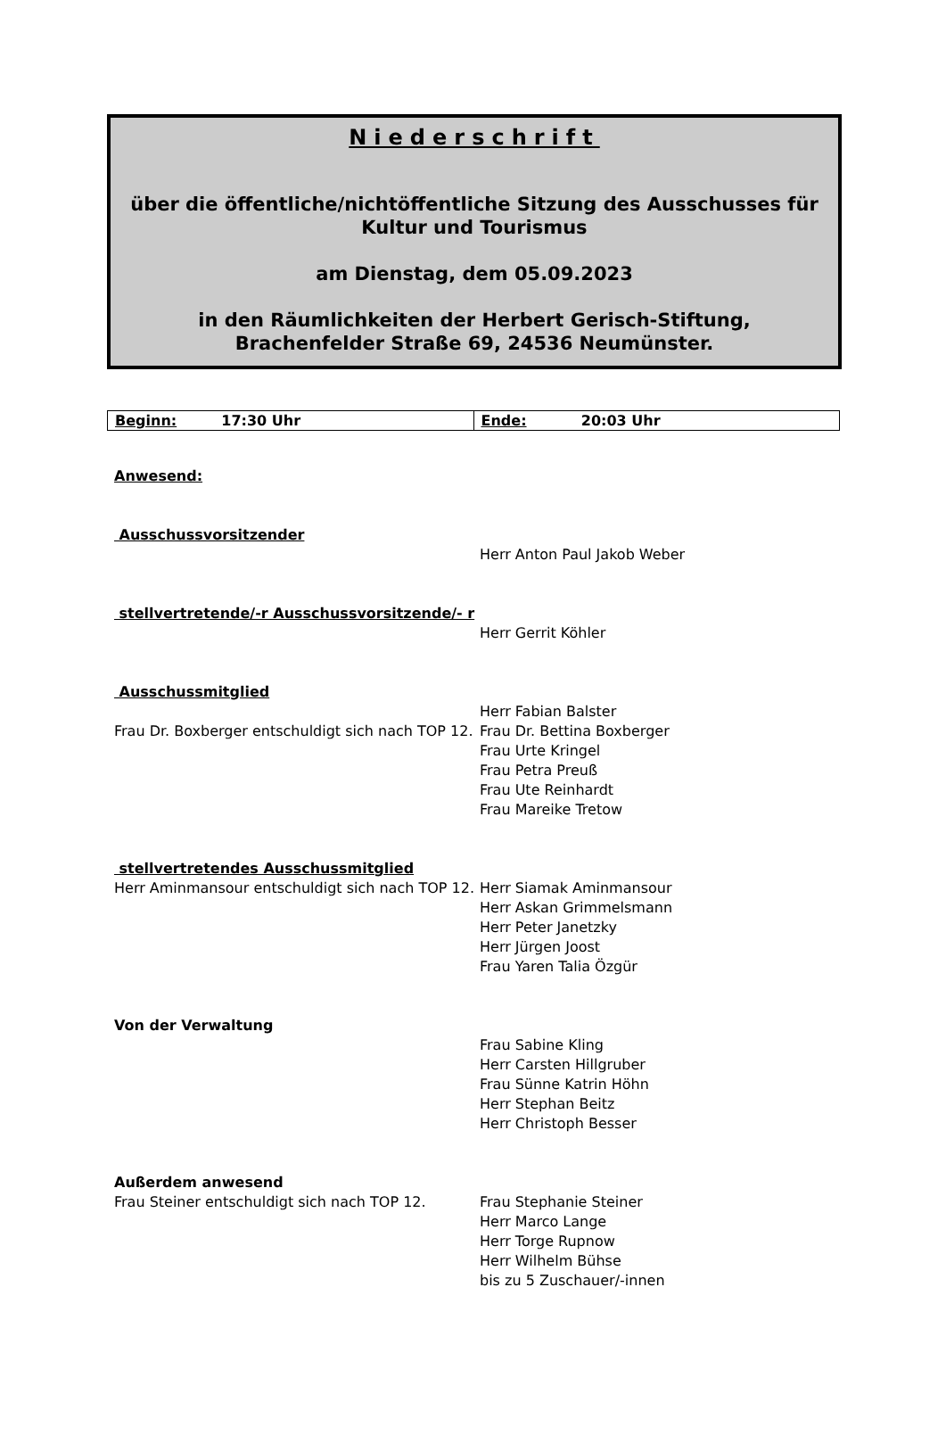Niederschrift
über die öffentliche/nichtöffentliche Sitzung des Ausschusses für
Kultur und Tourismus
am Dienstag, dem 05.09.2023
in den Räumlichkeiten der Herbert Gerisch-Stiftung,
Brachenfelder Straße 69, 24536 Neumünster.
| Beginn: 17:30 Uhr | Ende: 20:03 Uhr |
Anwesend:
Ausschussvorsitzender
Herr Anton Paul Jakob Weber
stellvertretende/-r Ausschussvorsitzende/- r
Herr Gerrit Köhler
Ausschussmitglied
Herr Fabian Balster
Frau Dr. Boxberger entschuldigt sich nach TOP 12.
Frau Dr. Bettina Boxberger
Frau Urte Kringel
Frau Petra Preuß
Frau Ute Reinhardt
Frau Mareike Tretow
stellvertretendes Ausschussmitglied
Herr Aminmansour entschuldigt sich nach TOP 12.
Herr Siamak Aminmansour
Herr Askan Grimmelsmann
Herr Peter Janetzky
Herr Jürgen Joost
Frau Yaren Talia Özgür
Von der Verwaltung
Frau Sabine Kling
Herr Carsten Hillgruber
Frau Sünne Katrin Höhn
Herr Stephan Beitz
Herr Christoph Besser
Außerdem anwesend
Frau Steiner entschuldigt sich nach TOP 12.
Frau Stephanie Steiner
Herr Marco Lange
Herr Torge Rupnow
Herr Wilhelm Bühse
bis zu 5 Zuschauer/-innen